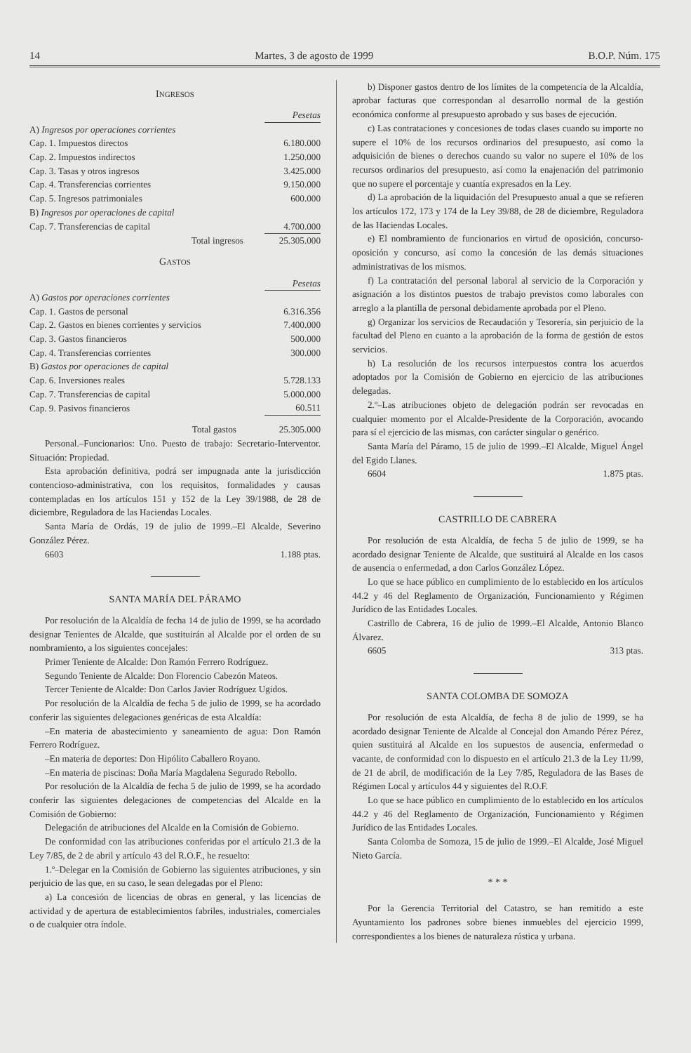14 Martes, 3 de agosto de 1999 B.O.P. Núm. 175
INGRESOS
| | Pesetas |
| A) Ingresos por operaciones corrientes | |
| Cap. 1. Impuestos directos | 6.180.000 |
| Cap. 2. Impuestos indirectos | 1.250.000 |
| Cap. 3. Tasas y otros ingresos | 3.425.000 |
| Cap. 4. Transferencias corrientes | 9.150.000 |
| Cap. 5. Ingresos patrimoniales | 600.000 |
| B) Ingresos por operaciones de capital | |
| Cap. 7. Transferencias de capital | 4.700.000 |
| Total ingresos | 25.305.000 |
GASTOS
| | Pesetas |
| A) Gastos por operaciones corrientes | |
| Cap. 1. Gastos de personal | 6.316.356 |
| Cap. 2. Gastos en bienes corrientes y servicios | 7.400.000 |
| Cap. 3. Gastos financieros | 500.000 |
| Cap. 4. Transferencias corrientes | 300.000 |
| B) Gastos por operaciones de capital | |
| Cap. 6. Inversiones reales | 5.728.133 |
| Cap. 7. Transferencias de capital | 5.000.000 |
| Cap. 9. Pasivos financieros | 60.511 |
| Total gastos | 25.305.000 |
Personal.–Funcionarios: Uno. Puesto de trabajo: Secretario-Interventor. Situación: Propiedad.
Esta aprobación definitiva, podrá ser impugnada ante la jurisdicción contencioso-administrativa, con los requisitos, formalidades y causas contempladas en los artículos 151 y 152 de la Ley 39/1988, de 28 de diciembre, Reguladora de las Haciendas Locales.
Santa María de Ordás, 19 de julio de 1999.–El Alcalde, Severino González Pérez.
6603 1.188 ptas.
SANTA MARÍA DEL PÁRAMO
Por resolución de la Alcaldía de fecha 14 de julio de 1999, se ha acordado designar Tenientes de Alcalde, que sustituirán al Alcalde por el orden de su nombramiento, a los siguientes concejales:
Primer Teniente de Alcalde: Don Ramón Ferrero Rodríguez.
Segundo Teniente de Alcalde: Don Florencio Cabezón Mateos.
Tercer Teniente de Alcalde: Don Carlos Javier Rodríguez Ugidos.
Por resolución de la Alcaldía de fecha 5 de julio de 1999, se ha acordado conferir las siguientes delegaciones genéricas de esta Alcaldía:
–En materia de abastecimiento y saneamiento de agua: Don Ramón Ferrero Rodríguez.
–En materia de deportes: Don Hipólito Caballero Royano.
–En materia de piscinas: Doña María Magdalena Segurado Rebollo.
Por resolución de la Alcaldía de fecha 5 de julio de 1999, se ha acordado conferir las siguientes delegaciones de competencias del Alcalde en la Comisión de Gobierno:
Delegación de atribuciones del Alcalde en la Comisión de Gobierno.
De conformidad con las atribuciones conferidas por el artículo 21.3 de la Ley 7/85, de 2 de abril y artículo 43 del R.O.F., he resuelto:
1.º–Delegar en la Comisión de Gobierno las siguientes atribuciones, y sin perjuicio de las que, en su caso, le sean delegadas por el Pleno:
a) La concesión de licencias de obras en general, y las licencias de actividad y de apertura de establecimientos fabriles, industriales, comerciales o de cualquier otra índole.
b) Disponer gastos dentro de los límites de la competencia de la Alcaldía, aprobar facturas que correspondan al desarrollo normal de la gestión económica conforme al presupuesto aprobado y sus bases de ejecución.
c) Las contrataciones y concesiones de todas clases cuando su importe no supere el 10% de los recursos ordinarios del presupuesto, así como la adquisición de bienes o derechos cuando su valor no supere el 10% de los recursos ordinarios del presupuesto, así como la enajenación del patrimonio que no supere el porcentaje y cuantía expresados en la Ley.
d) La aprobación de la liquidación del Presupuesto anual a que se refieren los artículos 172, 173 y 174 de la Ley 39/88, de 28 de diciembre, Reguladora de las Haciendas Locales.
e) El nombramiento de funcionarios en virtud de oposición, concurso-oposición y concurso, así como la concesión de las demás situaciones administrativas de los mismos.
f) La contratación del personal laboral al servicio de la Corporación y asignación a los distintos puestos de trabajo previstos como laborales con arreglo a la plantilla de personal debidamente aprobada por el Pleno.
g) Organizar los servicios de Recaudación y Tesorería, sin perjuicio de la facultad del Pleno en cuanto a la aprobación de la forma de gestión de estos servicios.
h) La resolución de los recursos interpuestos contra los acuerdos adoptados por la Comisión de Gobierno en ejercicio de las atribuciones delegadas.
2.º–Las atribuciones objeto de delegación podrán ser revocadas en cualquier momento por el Alcalde-Presidente de la Corporación, avocando para sí el ejercicio de las mismas, con carácter singular o genérico.
Santa María del Páramo, 15 de julio de 1999.–El Alcalde, Miguel Ángel del Egido Llanes.
6604 1.875 ptas.
CASTRILLO DE CABRERA
Por resolución de esta Alcaldía, de fecha 5 de julio de 1999, se ha acordado designar Teniente de Alcalde, que sustituirá al Alcalde en los casos de ausencia o enfermedad, a don Carlos González López.
Lo que se hace público en cumplimiento de lo establecido en los artículos 44.2 y 46 del Reglamento de Organización, Funcionamiento y Régimen Jurídico de las Entidades Locales.
Castrillo de Cabrera, 16 de julio de 1999.–El Alcalde, Antonio Blanco Álvarez.
6605 313 ptas.
SANTA COLOMBA DE SOMOZA
Por resolución de esta Alcaldía, de fecha 8 de julio de 1999, se ha acordado designar Teniente de Alcalde al Concejal don Amando Pérez Pérez, quien sustituirá al Alcalde en los supuestos de ausencia, enfermedad o vacante, de conformidad con lo dispuesto en el artículo 21.3 de la Ley 11/99, de 21 de abril, de modificación de la Ley 7/85, Reguladora de las Bases de Régimen Local y artículos 44 y siguientes del R.O.F.
Lo que se hace público en cumplimiento de lo establecido en los artículos 44.2 y 46 del Reglamento de Organización, Funcionamiento y Régimen Jurídico de las Entidades Locales.
Santa Colomba de Somoza, 15 de julio de 1999.–El Alcalde, José Miguel Nieto García.
* * *
Por la Gerencia Territorial del Catastro, se han remitido a este Ayuntamiento los padrones sobre bienes inmuebles del ejercicio 1999, correspondientes a los bienes de naturaleza rústica y urbana.